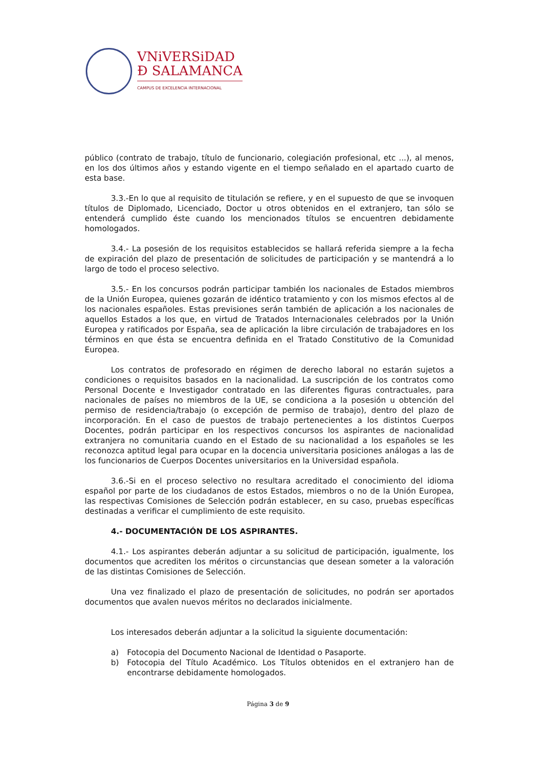VNiVERSiDAD
Ð SALAMANCA
CAMPUS DE EXCELENCIA INTERNACIONAL
público (contrato de trabajo, título de funcionario, colegiación profesional, etc ...), al menos, en los dos últimos años y estando vigente en el tiempo señalado en el apartado cuarto de esta base.
3.3.-En lo que al requisito de titulación se refiere, y en el supuesto de que se invoquen títulos de Diplomado, Licenciado, Doctor u otros obtenidos en el extranjero, tan sólo se entenderá cumplido éste cuando los mencionados títulos se encuentren debidamente homologados.
3.4.- La posesión de los requisitos establecidos se hallará referida siempre a la fecha de expiración del plazo de presentación de solicitudes de participación y se mantendrá a lo largo de todo el proceso selectivo.
3.5.- En los concursos podrán participar también los nacionales de Estados miembros de la Unión Europea, quienes gozarán de idéntico tratamiento y con los mismos efectos al de los nacionales españoles. Estas previsiones serán también de aplicación a los nacionales de aquellos Estados a los que, en virtud de Tratados Internacionales celebrados por la Unión Europea y ratificados por España, sea de aplicación la libre circulación de trabajadores en los términos en que ésta se encuentra definida en el Tratado Constitutivo de la Comunidad Europea.
Los contratos de profesorado en régimen de derecho laboral no estarán sujetos a condiciones o requisitos basados en la nacionalidad. La suscripción de los contratos como Personal Docente e Investigador contratado en las diferentes figuras contractuales, para nacionales de países no miembros de la UE, se condiciona a la posesión u obtención del permiso de residencia/trabajo (o excepción de permiso de trabajo), dentro del plazo de incorporación. En el caso de puestos de trabajo pertenecientes a los distintos Cuerpos Docentes, podrán participar en los respectivos concursos los aspirantes de nacionalidad extranjera no comunitaria cuando en el Estado de su nacionalidad a los españoles se les reconozca aptitud legal para ocupar en la docencia universitaria posiciones análogas a las de los funcionarios de Cuerpos Docentes universitarios en la Universidad española.
3.6.-Si en el proceso selectivo no resultara acreditado el conocimiento del idioma español por parte de los ciudadanos de estos Estados, miembros o no de la Unión Europea, las respectivas Comisiones de Selección podrán establecer, en su caso, pruebas específicas destinadas a verificar el cumplimiento de este requisito.
4.- DOCUMENTACIÓN DE LOS ASPIRANTES.
4.1.- Los aspirantes deberán adjuntar a su solicitud de participación, igualmente, los documentos que acrediten los méritos o circunstancias que desean someter a la valoración de las distintas Comisiones de Selección.
Una vez finalizado el plazo de presentación de solicitudes, no podrán ser aportados documentos que avalen nuevos méritos no declarados inicialmente.
Los interesados deberán adjuntar a la solicitud la siguiente documentación:
a) Fotocopia del Documento Nacional de Identidad o Pasaporte.
b) Fotocopia del Título Académico. Los Títulos obtenidos en el extranjero han de encontrarse debidamente homologados.
Página 3 de 9